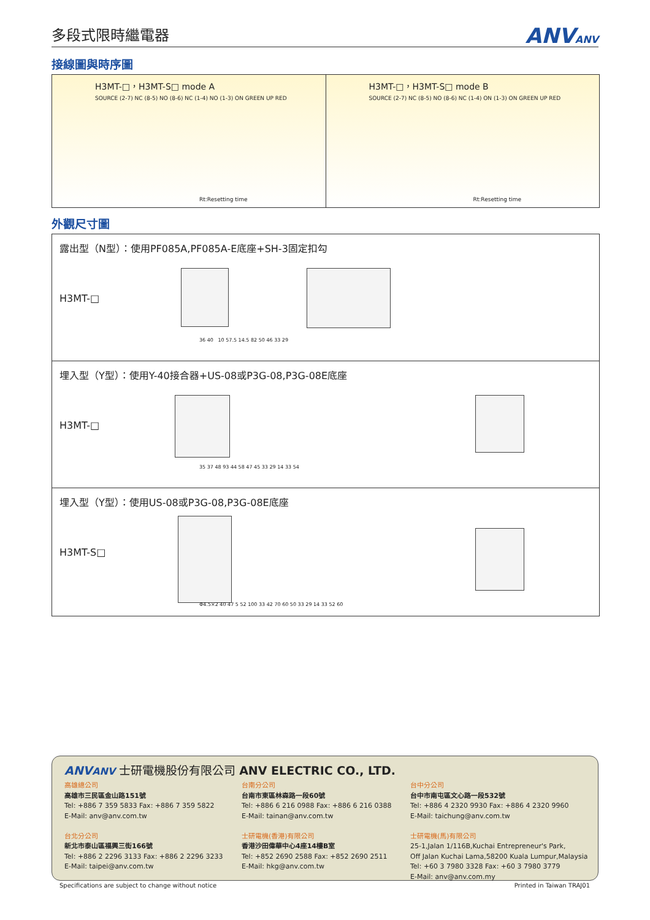多段式限時繼電器
ANVANV
接線圖與時序圖
H3MT-□，H3MT-S□ mode A
SOURCE (2-7) NC (8-5) NO (8-6) NC (1-4) NO (1-3) ON GREEN UP RED
Rt:Resetting time
H3MT-□，H3MT-S□ mode B
SOURCE (2-7) NC (8-5) NO (8-6) NC (1-4) ON (1-3) ON GREEN UP RED
Rt:Resetting time
外觀尺寸圖
露出型（N型）：使用PF085A,PF085A-E底座+SH-3固定扣勾
H3MT-□
36 40 10 57.5 14.5 82 50 46 33 29
埋入型（Y型）：使用Y-40接合器+US-08或P3G-08,P3G-08E底座
H3MT-□
35 37 48 93 44 58 47 45 33 29 14 33 54
埋入型（Y型）：使用US-08或P3G-08,P3G-08E底座
H3MT-S□
Φ4.5×2 40 47 5 52 100 33 42 70 60 50 33 29 14 33 52 60
ANVANV 士研電機股份有限公司 ANV ELECTRIC CO., LTD.
高雄總公司
高雄市三民區金山路151號
Tel: +886 7 359 5833 Fax: +886 7 359 5822
E-Mail: anv@anv.com.tw
台北分公司
新北市泰山區福興三街166號
Tel: +886 2 2296 3133 Fax: +886 2 2296 3233
E-Mail: taipei@anv.com.tw
台南分公司
台南市東區林森路一段60號
Tel: +886 6 216 0988 Fax: +886 6 216 0388
E-Mail: tainan@anv.com.tw
士研電機(香港)有限公司
香港沙田偉華中心4座14樓B室
Tel: +852 2690 2588 Fax: +852 2690 2511
E-Mail: hkg@anv.com.tw
台中分公司
台中市南屯區文心路一段532號
Tel: +886 4 2320 9930 Fax: +886 4 2320 9960
E-Mail: taichung@anv.com.tw
士研電機(馬)有限公司
25-1,Jalan 1/116B,Kuchai Entrepreneur's Park,
Off Jalan Kuchai Lama,58200 Kuala Lumpur,Malaysia
Tel: +60 3 7980 3328 Fax: +60 3 7980 3779
E-Mail: anv@anv.com.my
Specifications are subject to change without notice
Printed in Taiwan TRAJ01